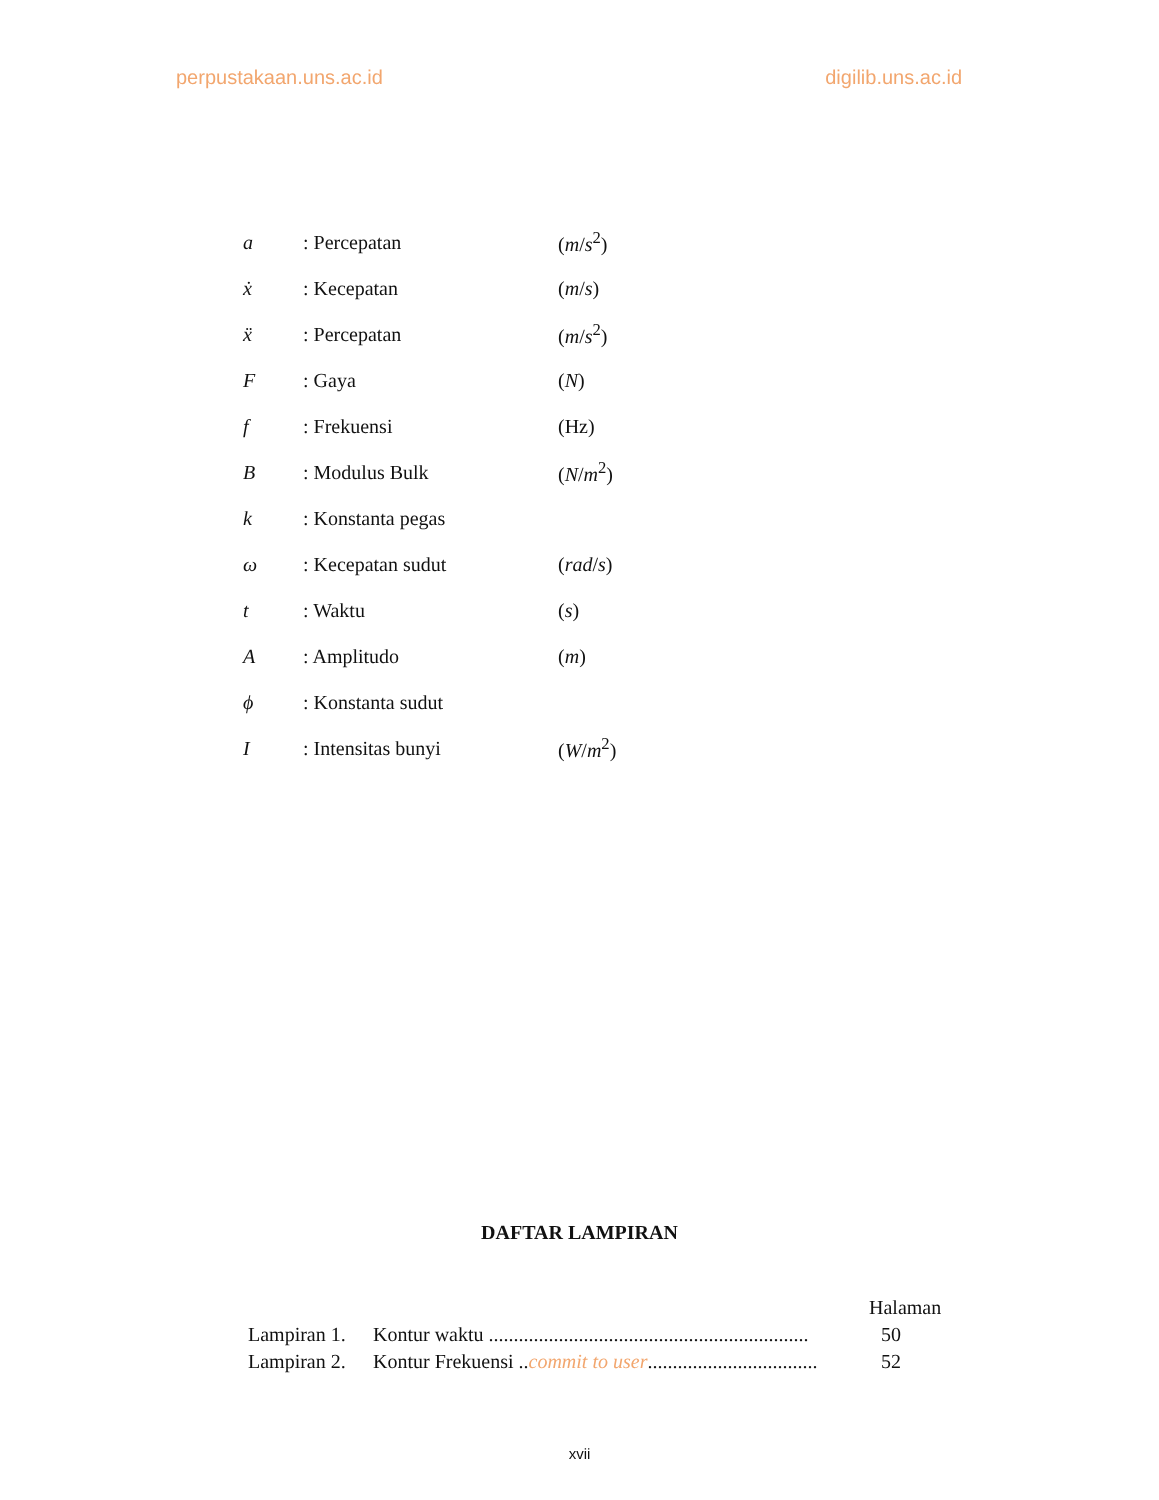perpustakaan.uns.ac.id digilib.uns.ac.id
| a | : Percepatan | ( m / s<sup>2</sup>) |
| ẋ | : Kecepatan | ( m / s ) |
| ẍ | : Percepatan | ( m / s<sup>2</sup>) |
| F | : Gaya | ( N ) |
| f | : Frekuensi | (Hz) |
| B | : Modulus Bulk | ( N / m<sup>2</sup>) |
| k | : Konstanta pegas | |
| ω | : Kecepatan sudut | ( rad / s ) |
| t | : Waktu | ( s ) |
| A | : Amplitudo | ( m ) |
| ϕ | : Konstanta sudut | |
| I | : Intensitas bunyi | ( W / m<sup>2</sup>) |
DAFTAR LAMPIRAN
| | | Halaman |
| Lampiran 1. | Kontur waktu ................................................................ | 50 |
| Lampiran 2. | Kontur Frekuensi .. commit to user .................................. | 52 |
xvii